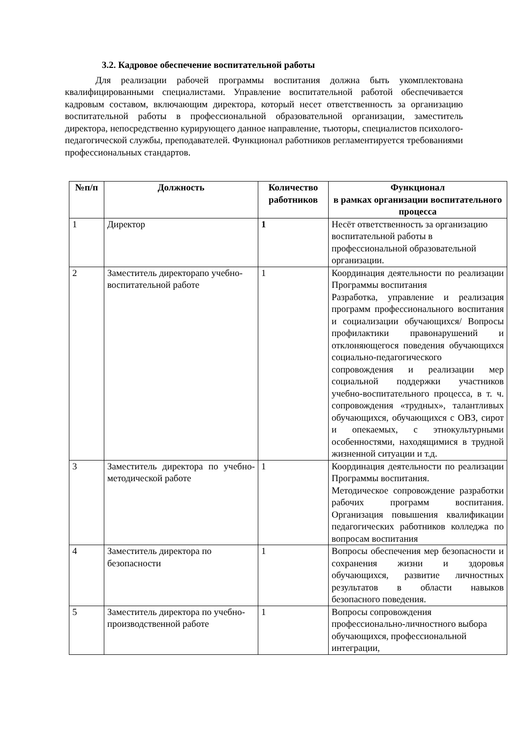3.2. Кадровое обеспечение воспитательной работы
Для реализации рабочей программы воспитания должна быть укомплектована квалифицированными специалистами. Управление воспитательной работой обеспечивается кадровым составом, включающим директора, который несет ответственность за организацию воспитательной работы в профессиональной образовательной организации, заместитель директора, непосредственно курирующего данное направление, тьюторы, специалистов психолого-педагогической службы, преподавателей. Функционал работников регламентируется требованиями профессиональных стандартов.
| №п/п | Должность | Количество работников | Функционал в рамках организации воспитательного процесса |
| --- | --- | --- | --- |
| 1 | Директор | 1 | Несёт ответственность за организацию воспитательной работы в профессиональной образовательной организации. |
| 2 | Заместитель директорапо учебно-воспитательной работе | 1 | Координация деятельности по реализации Программы воспитания Разработка, управление и реализация программ профессионального воспитания и социализации обучающихся/ Вопросы профилактики правонарушений и отклоняющегося поведения обучающихся социально-педагогического сопровождения и реализации мер социальной поддержки участников учебно-воспитательного процесса, в т. ч. сопровождения «трудных», талантливых обучающихся, обучающихся с ОВЗ, сирот и опекаемых, с этнокультурными особенностями, находящимися в трудной жизненной ситуации и т.д. |
| 3 | Заместитель директора по учебно-методической работе | 1 | Координация деятельности по реализации Программы воспитания. Методическое сопровождение разработки рабочих программ воспитания. Организация повышения квалификации педагогических работников колледжа по вопросам воспитания |
| 4 | Заместитель директора по безопасности | 1 | Вопросы обеспечения мер безопасности и сохранения жизни и здоровья обучающихся, развитие личностных результатов в области навыков безопасного поведения. |
| 5 | Заместитель директора по учебно-производственной работе | 1 | Вопросы сопровождения профессионально-личностного выбора обучающихся, профессиональной интеграции, |